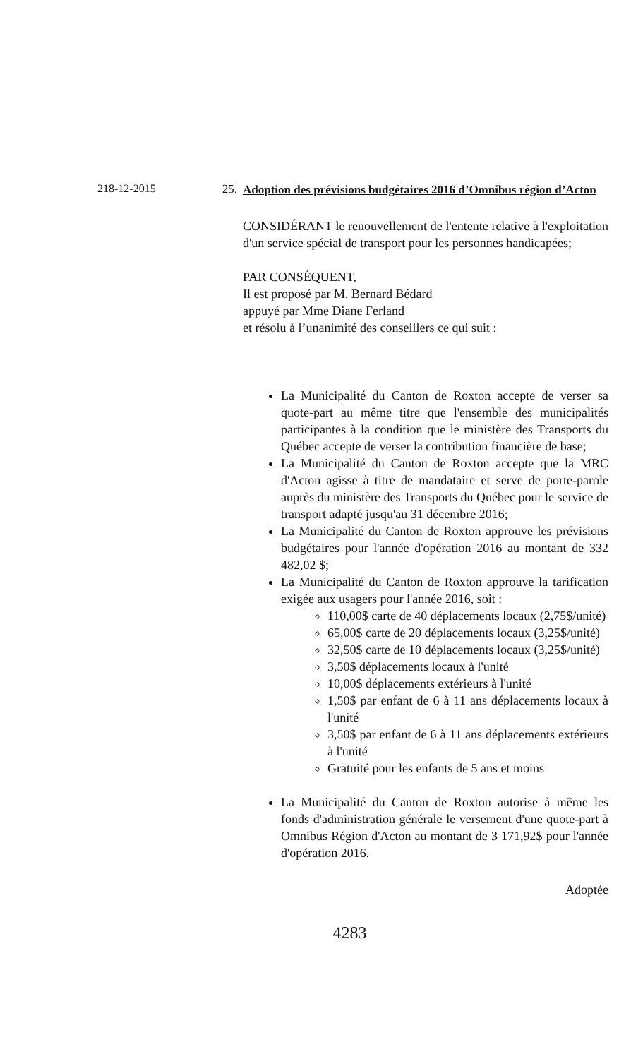218-12-2015 25.
Adoption des prévisions budgétaires 2016 d’Omnibus région d’Acton
CONSIDÉRANT le renouvellement de l'entente relative à l'exploitation d'un service spécial de transport pour les personnes handicapées;
PAR CONSÉQUENT,
Il est proposé par M. Bernard Bédard
appuyé par Mme Diane Ferland
et résolu à l’unanimité des conseillers ce qui suit :
La Municipalité du Canton de Roxton accepte de verser sa quote-part au même titre que l'ensemble des municipalités participantes à la condition que le ministère des Transports du Québec accepte de verser la contribution financière de base;
La Municipalité du Canton de Roxton accepte que la MRC d'Acton agisse à titre de mandataire et serve de porte-parole auprès du ministère des Transports du Québec pour le service de transport adapté jusqu'au 31 décembre 2016;
La Municipalité du Canton de Roxton approuve les prévisions budgétaires pour l'année d'opération 2016 au montant de 332 482,02 $;
La Municipalité du Canton de Roxton approuve la tarification exigée aux usagers pour l'année 2016, soit :
110,00$ carte de 40 déplacements locaux (2,75$/unité)
65,00$ carte de 20 déplacements locaux (3,25$/unité)
32,50$ carte de 10 déplacements locaux (3,25$/unité)
3,50$ déplacements locaux à l'unité
10,00$ déplacements extérieurs à l'unité
1,50$ par enfant de 6 à 11 ans déplacements locaux à l'unité
3,50$ par enfant de 6 à 11 ans déplacements extérieurs à l'unité
Gratuité pour les enfants de 5 ans et moins
La Municipalité du Canton de Roxton autorise à même les fonds d'administration générale le versement d'une quote-part à Omnibus Région d'Acton au montant de 3 171,92$ pour l'année d'opération 2016.
Adoptée
4283